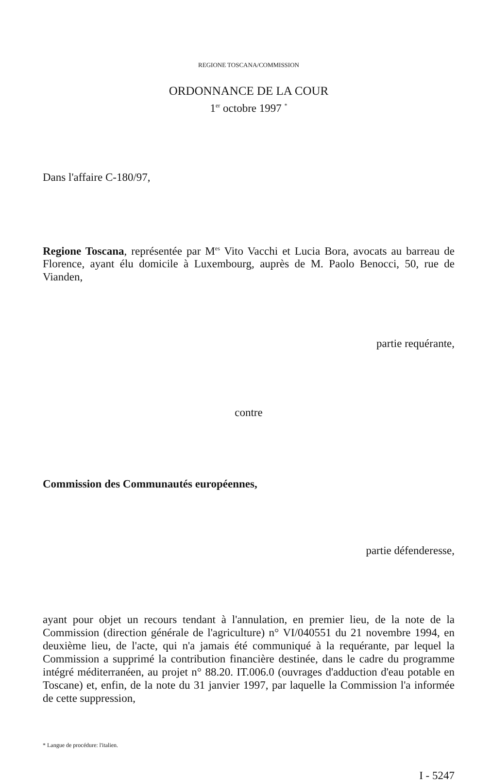REGIONE TOSCANA/COMMISSION
ORDONNANCE DE LA COUR
1<sup>er</sup> octobre 1997 <sup>*</sup>
Dans l'affaire C-180/97,
Regione Toscana, représentée par M<sup>es</sup> Vito Vacchi et Lucia Bora, avocats au barreau de Florence, ayant élu domicile à Luxembourg, auprès de M. Paolo Benocci, 50, rue de Vianden,
partie requérante,
contre
Commission des Communautés européennes,
partie défenderesse,
ayant pour objet un recours tendant à l'annulation, en premier lieu, de la note de la Commission (direction générale de l'agriculture) n° VI/040551 du 21 novembre 1994, en deuxième lieu, de l'acte, qui n'a jamais été communiqué à la requérante, par lequel la Commission a supprimé la contribution financière destinée, dans le cadre du programme intégré méditerranéen, au projet n° 88.20. IT.006.0 (ouvrages d'adduction d'eau potable en Toscane) et, enfin, de la note du 31 janvier 1997, par laquelle la Commission l'a informée de cette suppression,
* Langue de procédure: l'italien.
I - 5247